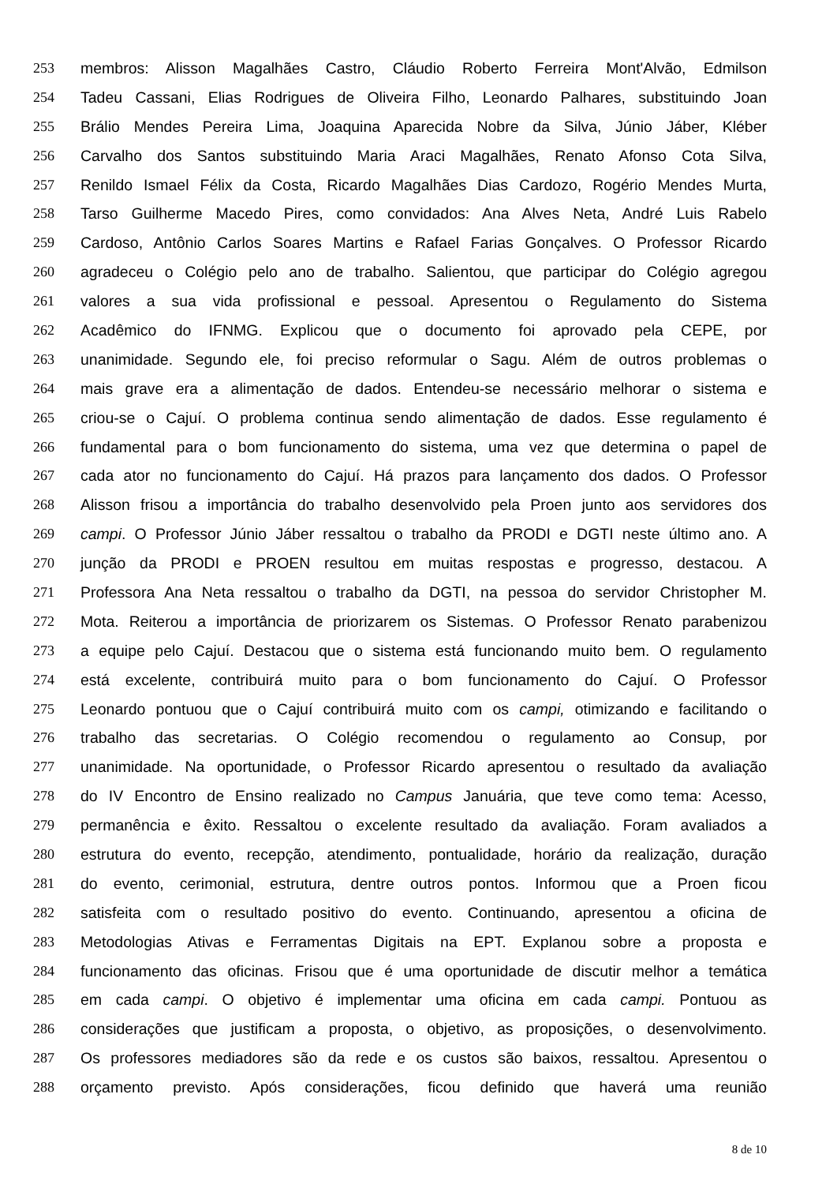253 membros: Alisson Magalhães Castro, Cláudio Roberto Ferreira Mont'Alvão, Edmilson
254 Tadeu Cassani, Elias Rodrigues de Oliveira Filho, Leonardo Palhares, substituindo Joan
255 Brálio Mendes Pereira Lima, Joaquina Aparecida Nobre da Silva, Júnio Jáber, Kléber
256 Carvalho dos Santos substituindo Maria Araci Magalhães, Renato Afonso Cota Silva,
257 Renildo Ismael Félix da Costa, Ricardo Magalhães Dias Cardozo, Rogério Mendes Murta,
258 Tarso Guilherme Macedo Pires, como convidados: Ana Alves Neta, André Luis Rabelo
259 Cardoso, Antônio Carlos Soares Martins e Rafael Farias Gonçalves. O Professor Ricardo
260 agradeceu o Colégio pelo ano de trabalho. Salientou, que participar do Colégio agregou
261 valores a sua vida profissional e pessoal. Apresentou o Regulamento do Sistema
262 Acadêmico do IFNMG. Explicou que o documento foi aprovado pela CEPE, por
263 unanimidade. Segundo ele, foi preciso reformular o Sagu. Além de outros problemas o
264 mais grave era a alimentação de dados. Entendeu-se necessário melhorar o sistema e
265 criou-se o Cajuí. O problema continua sendo alimentação de dados. Esse regulamento é
266 fundamental para o bom funcionamento do sistema, uma vez que determina o papel de
267 cada ator no funcionamento do Cajuí. Há prazos para lançamento dos dados. O Professor
268 Alisson frisou a importância do trabalho desenvolvido pela Proen junto aos servidores dos
269 campi. O Professor Júnio Jáber ressaltou o trabalho da PRODI e DGTI neste último ano. A
270 junção da PRODI e PROEN resultou em muitas respostas e progresso, destacou. A
271 Professora Ana Neta ressaltou o trabalho da DGTI, na pessoa do servidor Christopher M.
272 Mota. Reiterou a importância de priorizarem os Sistemas. O Professor Renato parabenizou
273 a equipe pelo Cajuí. Destacou que o sistema está funcionando muito bem. O regulamento
274 está excelente, contribuirá muito para o bom funcionamento do Cajuí. O Professor
275 Leonardo pontuou que o Cajuí contribuirá muito com os campi, otimizando e facilitando o
276 trabalho das secretarias. O Colégio recomendou o regulamento ao Consup, por
277 unanimidade. Na oportunidade, o Professor Ricardo apresentou o resultado da avaliação
278 do IV Encontro de Ensino realizado no Campus Januária, que teve como tema: Acesso,
279 permanência e êxito. Ressaltou o excelente resultado da avaliação. Foram avaliados a
280 estrutura do evento, recepção, atendimento, pontualidade, horário da realização, duração
281 do evento, cerimonial, estrutura, dentre outros pontos. Informou que a Proen ficou
282 satisfeita com o resultado positivo do evento. Continuando, apresentou a oficina de
283 Metodologias Ativas e Ferramentas Digitais na EPT. Explanou sobre a proposta e
284 funcionamento das oficinas. Frisou que é uma oportunidade de discutir melhor a temática
285 em cada campi. O objetivo é implementar uma oficina em cada campi. Pontuou as
286 considerações que justificam a proposta, o objetivo, as proposições, o desenvolvimento.
287 Os professores mediadores são da rede e os custos são baixos, ressaltou. Apresentou o
288 orçamento previsto. Após considerações, ficou definido que haverá uma reunião
8 de 10